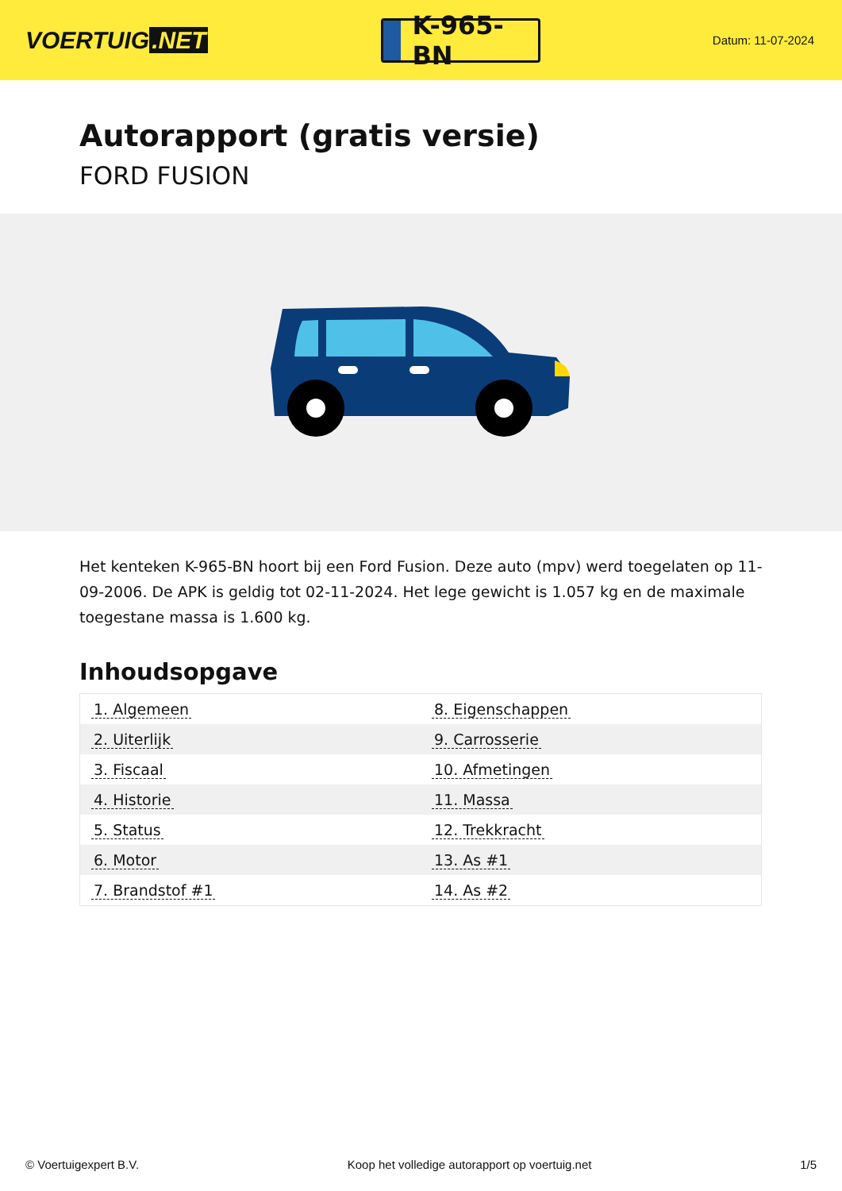VOERTUIG.NET
K-965-BN
Datum: 11-07-2024
Autorapport (gratis versie)
FORD FUSION
Het kenteken K-965-BN hoort bij een Ford Fusion. Deze auto (mpv) werd toegelaten op 11-09-2006. De APK is geldig tot 02-11-2024. Het lege gewicht is 1.057 kg en de maximale toegestane massa is 1.600 kg.
Inhoudsopgave
| 1. Algemeen | 8. Eigenschappen |
| 2. Uiterlijk | 9. Carrosserie |
| 3. Fiscaal | 10. Afmetingen |
| 4. Historie | 11. Massa |
| 5. Status | 12. Trekkracht |
| 6. Motor | 13. As #1 |
| 7. Brandstof #1 | 14. As #2 |
© Voertuigexpert B.V. Koop het volledige autorapport op voertuig.net 1/5